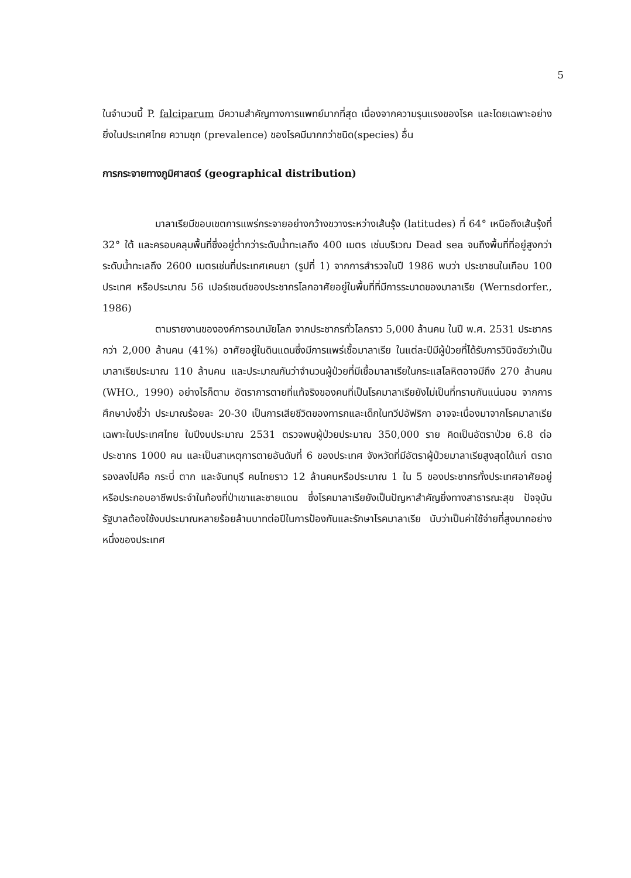5
ในจำนวนนี้ P. falciparum มีความสำคัญทางการแพทย์มากที่สุด เนื่องจากความรุนแรงของโรค และโดยเฉพาะอย่างยิ่งในประเทศไทย ความชุก (prevalence) ของโรคมีมากกว่าชนิด(species) อื่น
การกระจายทางภูมิศาสตร์ (geographical distribution)
มาลาเรียมีขอบเขตการแพร่กระจายอย่างกว้างขวางระหว่างเส้นรุ้ง (latitudes) ที่ 64° เหนือถึงเส้นรุ้งที่ 32° ใต้ และครอบคลุมพื้นที่ซึ่งอยู่ต่ำกว่าระดับน้ำทะเลถึง 400 เมตร เช่นบริเวณ Dead sea จนถึงพื้นที่ที่อยู่สูงกว่าระดับน้ำทะเลถึง 2600 เมตรเช่นที่ประเทศเคนยา (รูปที่ 1) จากการสำรวจในปี 1986 พบว่า ประชาชนในเกือบ 100 ประเทศ หรือประมาณ 56 เปอร์เซนต์ของประชากรโลกอาศัยอยู่ในพื้นที่ที่มีการระบาดของมาลาเรีย (Wernsdorfer., 1986)
ตามรายงานขององค์การอนามัยโลก จากประชากรทั่วโลกราว 5,000 ล้านคน ในปี พ.ศ. 2531 ประชากรกว่า 2,000 ล้านคน (41%) อาศัยอยู่ในดินแดนซึ่งมีการแพร่เชื้อมาลาเรีย ในแต่ละปีมีผู้ป่วยที่ได้รับการวินิจฉัยว่าเป็นมาลาเรียประมาณ 110 ล้านคน และประมาณกันว่าจำนวนผู้ป่วยที่มีเชื้อมาลาเรียในกระแสโลหิตอาจมีถึง 270 ล้านคน (WHO., 1990) อย่างไรก็ตาม อัตราการตายที่แท้จริงของคนที่เป็นโรคมาลาเรียยังไม่เป็นที่ทราบกันแน่นอน จากการศึกษาบ่งชี้ว่า ประมาณร้อยละ 20-30 เป็นการเสียชีวิตของทารกและเด็กในทวีปอัฟริกา อาจจะเนื่องมาจากโรคมาลาเรีย เฉพาะในประเทศไทย ในปีงบประมาณ 2531 ตรวจพบผู้ป่วยประมาณ 350,000 ราย คิดเป็นอัตราป่วย 6.8 ต่อประชากร 1000 คน และเป็นสาเหตุการตายอันดับที่ 6 ของประเทศ จังหวัดที่มีอัตราผู้ป่วยมาลาเรียสูงสุดได้แก่ ตราด รองลงไปคือ กระบี่ ตาก และจันทบุรี คนไทยราว 12 ล้านคนหรือประมาณ 1 ใน 5 ของประชากรทั้งประเทศอาศัยอยู่หรือประกอบอาชีพประจำในท้องที่ป่าเขาและชายแดน ซึ่งโรคมาลาเรียยังเป็นปัญหาสำคัญยิ่งทางสาธารณะสุข ปัจจุบันรัฐบาลต้องใช้งบประมาณหลายร้อยล้านบาทต่อปีในการป้องกันและรักษาโรคมาลาเรีย นับว่าเป็นค่าใช้จ่ายที่สูงมากอย่างหนึ่งของประเทศ